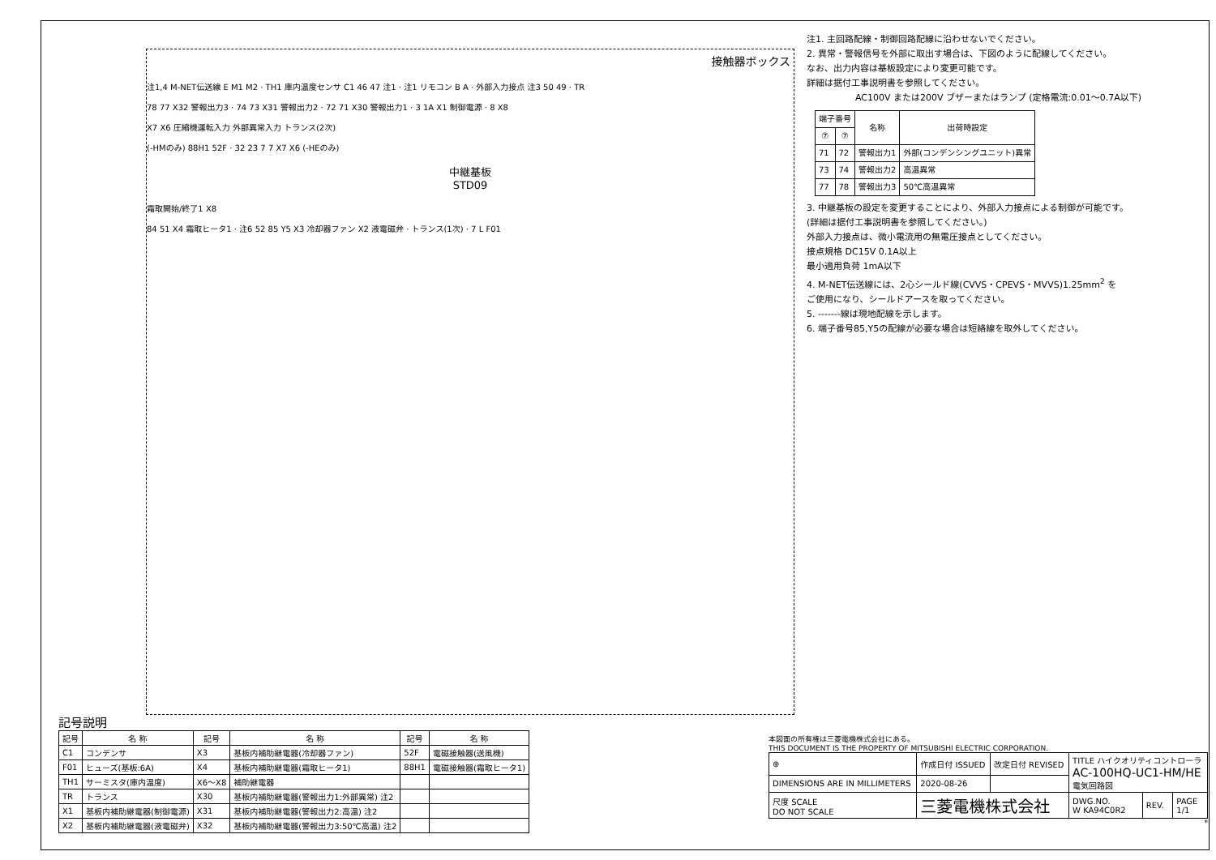接触器ボックス
注1,4 M-NET伝送線 E M1 M2 · TH1 庫内温度センサ C1 46 47 注1 · 注1 リモコン B A · 外部入力接点 注3 50 49 · TR
78 77 X32 警報出力3 · 74 73 X31 警報出力2 · 72 71 X30 警報出力1 · 3 1A X1 制御電源 · 8 X8
X7 X6 圧縮機運転入力 外部異常入力 トランス(2次)
(-HMのみ) 88H1 52F · 32 23 7 7 X7 X6 (-HEのみ)
中継基板
STD09
霜取開始/終了1 X8
84 51 X4 霜取ヒータ1 · 注6 52 85 Y5 X3 冷却器ファン X2 液電磁弁 · トランス(1次) · 7 L F01
注1. 主回路配線・制御回路配線に沿わせないでください。
2. 異常・警報信号を外部に取出す場合は、下図のように配線してください。
なお、出力内容は基板設定により変更可能です。
詳細は据付工事説明書を参照してください。
AC100V または200V ブザーまたはランプ (定格電流:0.01～0.7A以下)
| 端子番号 | | 名称 | 出荷時設定 |
| --- | --- | --- | --- |
| ⑦ | ⑦ | | |
| 71 | 72 | 警報出力1 | 外部(コンデンシングユニット)異常 |
| 73 | 74 | 警報出力2 | 高温異常 |
| 77 | 78 | 警報出力3 | 50℃高温異常 |
3. 中継基板の設定を変更することにより、外部入力接点による制御が可能です。
(詳細は据付工事説明書を参照してください。)
外部入力接点は、微小電流用の無電圧接点としてください。
接点規格 DC15V 0.1A以上
最小適用負荷 1mA以下
4. M-NET伝送線には、2心シールド線(CVVS・CPEVS・MVVS)1.25mm<sup>2</sup> を
ご使用になり、シールドアースを取ってください。
5. -------線は現地配線を示します。
6. 端子番号85,Y5の配線が必要な場合は短絡線を取外してください。
記号説明
| 記号 | 名 称 | 記号 | 名 称 | 記号 | 名 称 |
| --- | --- | --- | --- | --- | --- |
| C1 | コンデンサ | X3 | 基板内補助継電器(冷却器ファン) | 52F | 電磁接触器(送風機) |
| F01 | ヒューズ(基板:6A) | X4 | 基板内補助継電器(霜取ヒータ1) | 88H1 | 電磁接触器(霜取ヒータ1) |
| TH1 | サーミスタ(庫内温度) | X6～X8 | 補助継電器 | | |
| TR | トランス | X30 | 基板内補助継電器(警報出力1:外部異常) 注2 | | |
| X1 | 基板内補助継電器(制御電源) | X31 | 基板内補助継電器(警報出力2:高温) 注2 | | |
| X2 | 基板内補助継電器(液電磁弁) | X32 | 基板内補助継電器(警報出力3:50℃高温) 注2 | | |
本図面の所有権は三菱電機株式会社にある。
THIS DOCUMENT IS THE PROPERTY OF MITSUBISHI ELECTRIC CORPORATION.
| ⊕ | 作成日付 ISSUED | 改定日付 REVISED | TITLE ハイクオリティコントローラ AC-100HQ-UC1-HM/HE 電気回路図 | | |
| DIMENSIONS ARE IN MILLIMETERS | 2020-08-26 | | | | |
| 尺度 SCALE DO NOT SCALE | 三菱電機株式会社 | | DWG.NO. W KA94C0R2 | REV. | PAGE 1/1 |
*